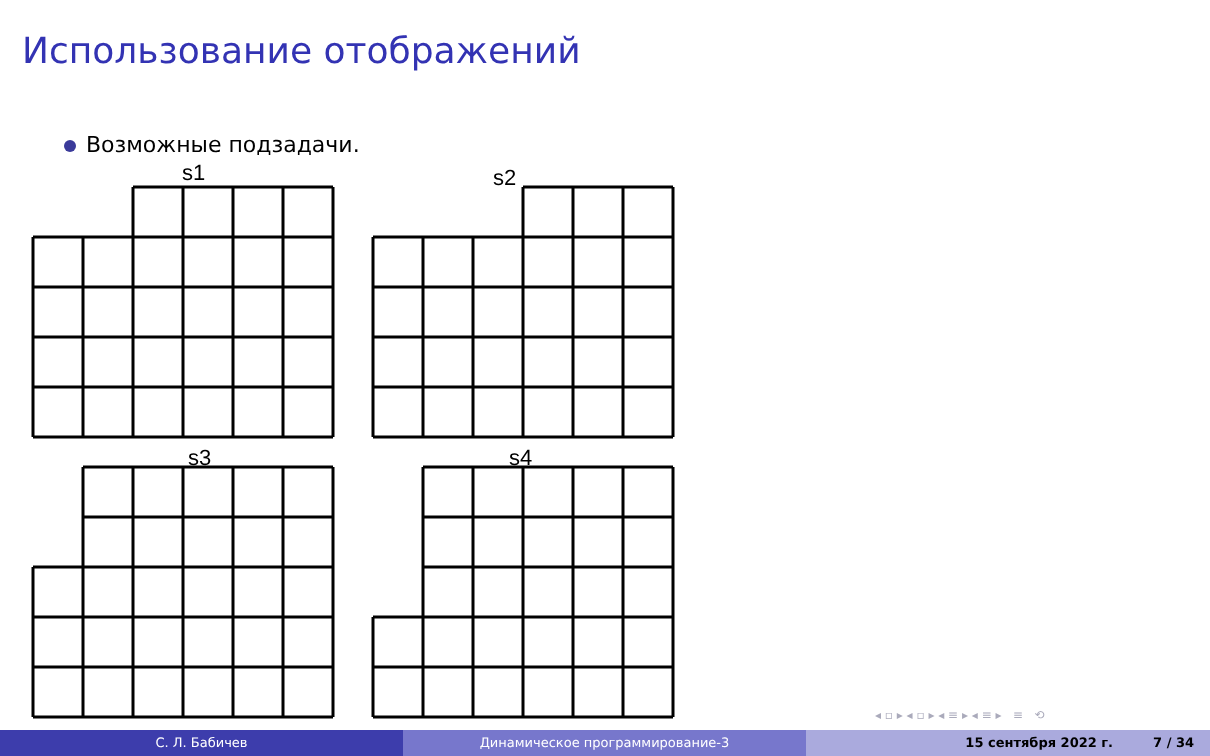Использование отображений
Возможные подзадачи.
s1
s2
s3
s4
◂ ▫ ▸ ◂ ▫ ▸ ◂ ≡ ▸ ◂ ≡ ▸ ≡ ⟲
С. Л. Бабичев Динамическое программирование-3 15 сентября 2022 г. 7 / 34